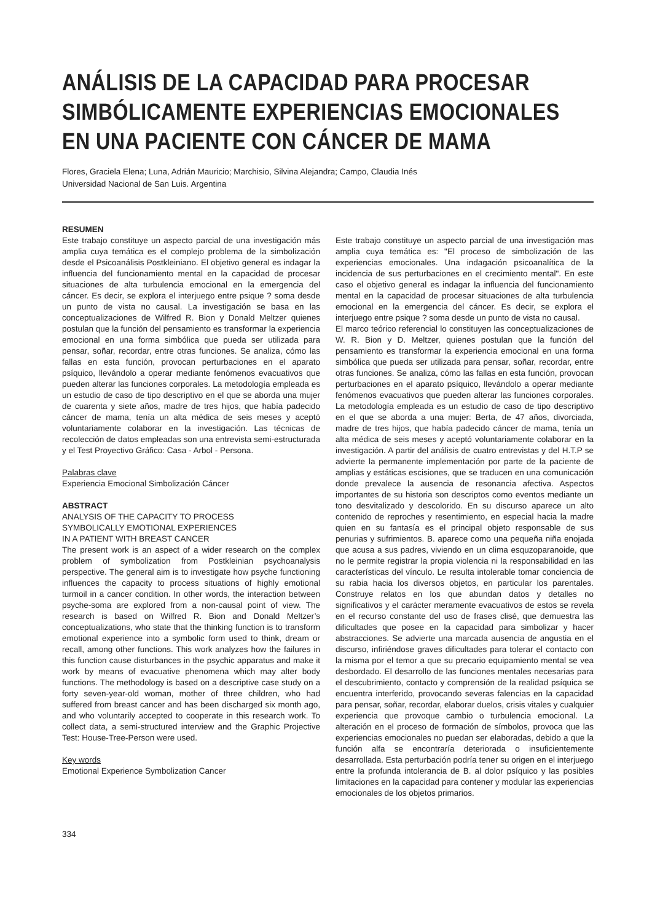ANÁLISIS DE LA CAPACIDAD PARA PROCESAR SIMBÓLICAMENTE EXPERIENCIAS EMOCIONALES EN UNA PACIENTE CON CÁNCER DE MAMA
Flores, Graciela Elena; Luna, Adrián Mauricio; Marchisio, Silvina Alejandra; Campo, Claudia Inés
Universidad Nacional de San Luis. Argentina
RESUMEN
Este trabajo constituye un aspecto parcial de una investigación más amplia cuya temática es el complejo problema de la simbolización desde el Psicoanálisis Postkleiniano. El objetivo general es indagar la influencia del funcionamiento mental en la capacidad de procesar situaciones de alta turbulencia emocional en la emergencia del cáncer. Es decir, se explora el interjuego entre psique ? soma desde un punto de vista no causal. La investigación se basa en las conceptualizaciones de Wilfred R. Bion y Donald Meltzer quienes postulan que la función del pensamiento es transformar la experiencia emocional en una forma simbólica que pueda ser utilizada para pensar, soñar, recordar, entre otras funciones. Se analiza, cómo las fallas en esta función, provocan perturbaciones en el aparato psíquico, llevándolo a operar mediante fenómenos evacuativos que pueden alterar las funciones corporales. La metodología empleada es un estudio de caso de tipo descriptivo en el que se aborda una mujer de cuarenta y siete años, madre de tres hijos, que había padecido cáncer de mama, tenía un alta médica de seis meses y aceptó voluntariamente colaborar en la investigación. Las técnicas de recolección de datos empleadas son una entrevista semi-estructurada y el Test Proyectivo Gráfico: Casa - Arbol - Persona.
Palabras clave
Experiencia Emocional Simbolización Cáncer
ABSTRACT
ANALYSIS OF THE CAPACITY TO PROCESS
SYMBOLICALLY EMOTIONAL EXPERIENCES
IN A PATIENT WITH BREAST CANCER
The present work is an aspect of a wider research on the complex problem of symbolization from Postkleinian psychoanalysis perspective. The general aim is to investigate how psyche functioning influences the capacity to process situations of highly emotional turmoil in a cancer condition. In other words, the interaction between psyche-soma are explored from a non-causal point of view. The research is based on Wilfred R. Bion and Donald Meltzer’s conceptualizations, who state that the thinking function is to transform emotional experience into a symbolic form used to think, dream or recall, among other functions. This work analyzes how the failures in this function cause disturbances in the psychic apparatus and make it work by means of evacuative phenomena which may alter body functions. The methodology is based on a descriptive case study on a forty seven-year-old woman, mother of three children, who had suffered from breast cancer and has been discharged six month ago, and who voluntarily accepted to cooperate in this research work. To collect data, a semi-structured interview and the Graphic Projective Test: House-Tree-Person were used.
Key words
Emotional Experience Symbolization Cancer
Este trabajo constituye un aspecto parcial de una investigación mas amplia cuya temática es: "El proceso de simbolización de las experiencias emocionales. Una indagación psicoanalítica de la incidencia de sus perturbaciones en el crecimiento mental". En este caso el objetivo general es indagar la influencia del funcionamiento mental en la capacidad de procesar situaciones de alta turbulencia emocional en la emergencia del cáncer. Es decir, se explora el interjuego entre psique ? soma desde un punto de vista no causal.
El marco teórico referencial lo constituyen las conceptualizaciones de W. R. Bion y D. Meltzer, quienes postulan que la función del pensamiento es transformar la experiencia emocional en una forma simbólica que pueda ser utilizada para pensar, soñar, recordar, entre otras funciones. Se analiza, cómo las fallas en esta función, provocan perturbaciones en el aparato psíquico, llevándolo a operar mediante fenómenos evacuativos que pueden alterar las funciones corporales. La metodología empleada es un estudio de caso de tipo descriptivo en el que se aborda a una mujer: Berta, de 47 años, divorciada, madre de tres hijos, que había padecido cáncer de mama, tenía un alta médica de seis meses y aceptó voluntariamente colaborar en la investigación. A partir del análisis de cuatro entrevistas y del H.T.P se advierte la permanente implementación por parte de la paciente de amplias y estáticas escisiones, que se traducen en una comunicación donde prevalece la ausencia de resonancia afectiva. Aspectos importantes de su historia son descriptos como eventos mediante un tono desvitalizado y descolorido. En su discurso aparece un alto contenido de reproches y resentimiento, en especial hacia la madre quien en su fantasía es el principal objeto responsable de sus penurias y sufrimientos. B. aparece como una pequeña niña enojada que acusa a sus padres, viviendo en un clima esquzoparanoide, que no le permite registrar la propia violencia ni la responsabilidad en las características del vínculo. Le resulta intolerable tomar conciencia de su rabia hacia los diversos objetos, en particular los parentales. Construye relatos en los que abundan datos y detalles no significativos y el carácter meramente evacuativos de estos se revela en el recurso constante del uso de frases clisé, que demuestra las dificultades que posee en la capacidad para simbolizar y hacer abstracciones. Se advierte una marcada ausencia de angustia en el discurso, infiriéndose graves dificultades para tolerar el contacto con la misma por el temor a que su precario equipamiento mental se vea desbordado. El desarrollo de las funciones mentales necesarias para el descubrimiento, contacto y comprensión de la realidad psíquica se encuentra interferido, provocando severas falencias en la capacidad para pensar, soñar, recordar, elaborar duelos, crisis vitales y cualquier experiencia que provoque cambio o turbulencia emocional. La alteración en el proceso de formación de símbolos, provoca que las experiencias emocionales no puedan ser elaboradas, debido a que la función alfa se encontraría deteriorada o insuficientemente desarrollada. Esta perturbación podría tener su origen en el interjuego entre la profunda intolerancia de B. al dolor psíquico y las posibles limitaciones en la capacidad para contener y modular las experiencias emocionales de los objetos primarios.
334